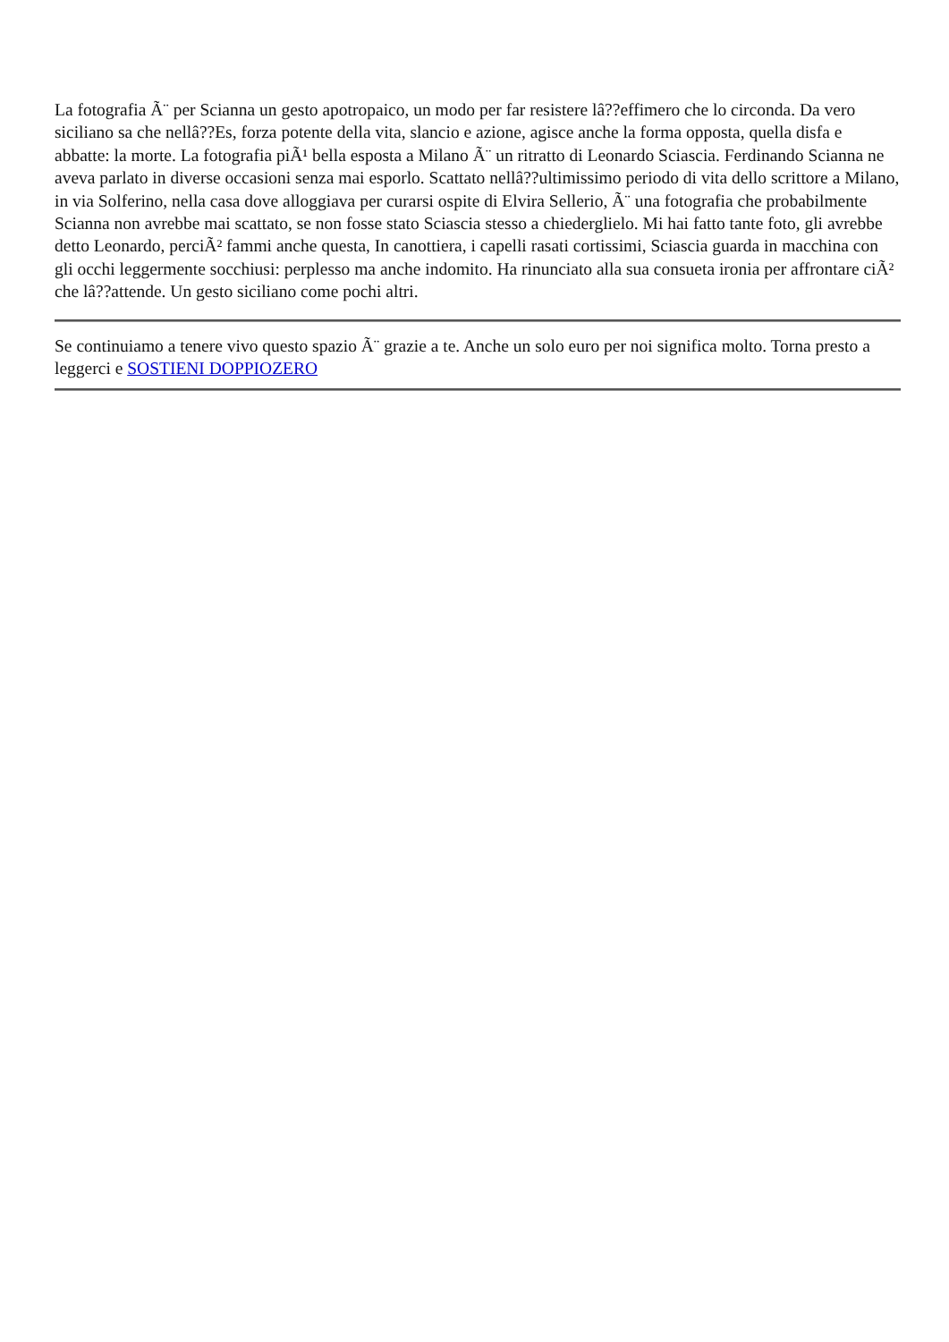La fotografia Ã¨ per Scianna un gesto apotropaico, un modo per far resistere lâ??effimero che lo circonda. Da vero siciliano sa che nellâ??Es, forza potente della vita, slancio e azione, agisce anche la forma opposta, quella disfa e abbatte: la morte. La fotografia piÃ¹ bella esposta a Milano Ã¨ un ritratto di Leonardo Sciascia. Ferdinando Scianna ne aveva parlato in diverse occasioni senza mai esporlo. Scattato nellâ??ultimissimo periodo di vita dello scrittore a Milano, in via Solferino, nella casa dove alloggiava per curarsi ospite di Elvira Sellerio, Ã¨ una fotografia che probabilmente Scianna non avrebbe mai scattato, se non fosse stato Sciascia stesso a chiedergliel­o. Mi hai fatto tante foto, gli avrebbe detto Leonardo, perciÃ² fammi anche questa, In canottiera, i capelli rasati cortissimi, Sciascia guarda in macchina con gli occhi leggermente socchiusi: perplesso ma anche indomito. Ha rinunciato alla sua consueta ironia per affrontare ciÃ² che lâ??attende. Un gesto siciliano come pochi altri.
Se continuiamo a tenere vivo questo spazio Ã¨ grazie a te. Anche un solo euro per noi significa molto. Torna presto a leggerci e SOSTIENI DOPPIOZERO